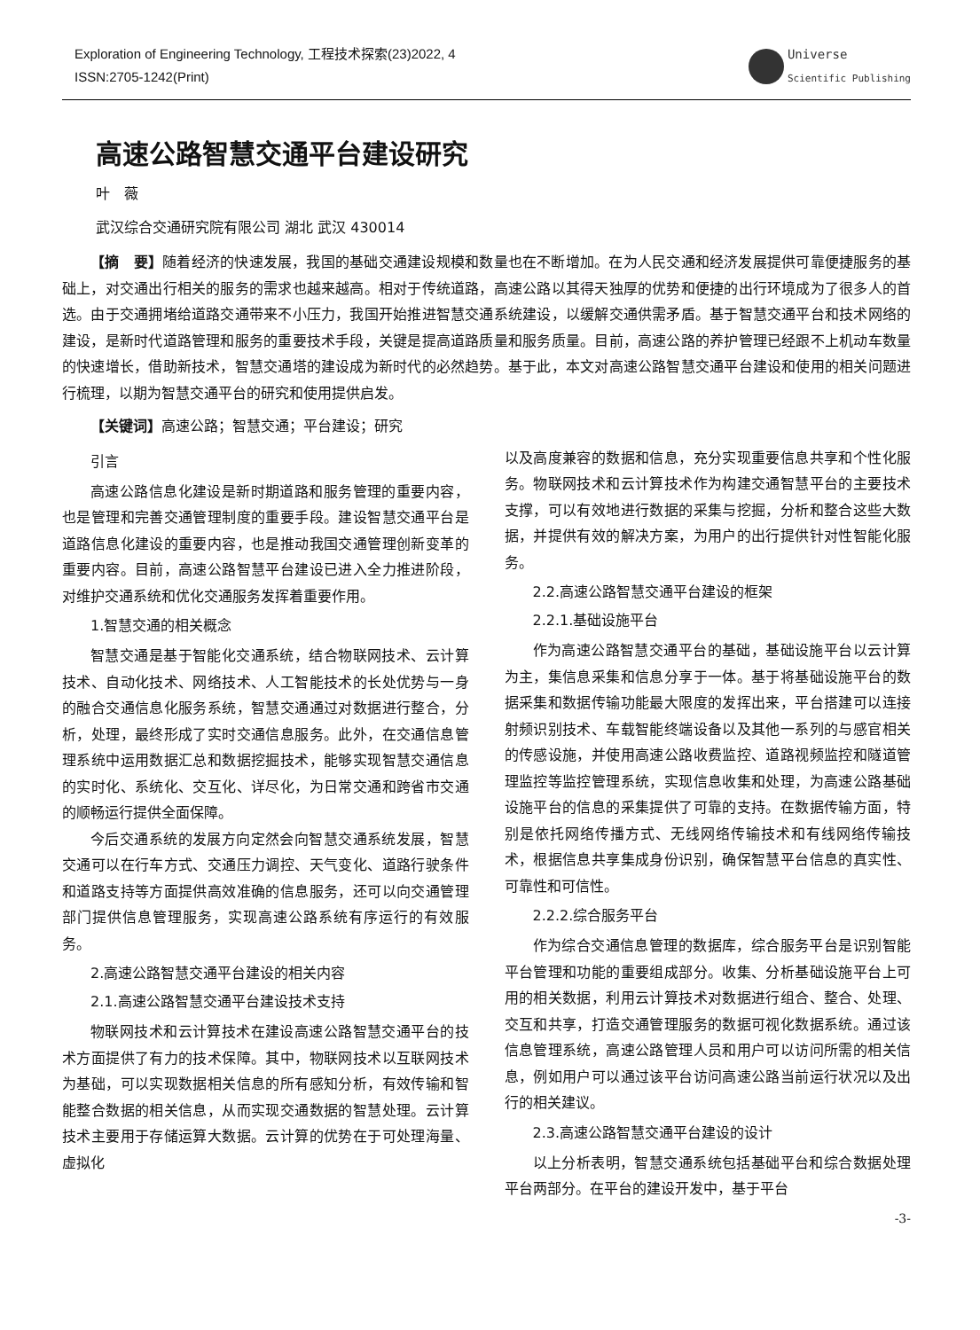Exploration of Engineering Technology, 工程技术探索(23)2022, 4
ISSN:2705-1242(Print)
Universe
Scientific Publishing
高速公路智慧交通平台建设研究
叶　薇
武汉综合交通研究院有限公司 湖北 武汉 430014
【摘　要】随着经济的快速发展，我国的基础交通建设规模和数量也在不断增加。在为人民交通和经济发展提供可靠便捷服务的基础上，对交通出行相关的服务的需求也越来越高。相对于传统道路，高速公路以其得天独厚的优势和便捷的出行环境成为了很多人的首选。由于交通拥堵给道路交通带来不小压力，我国开始推进智慧交通系统建设，以缓解交通供需矛盾。基于智慧交通平台和技术网络的建设，是新时代道路管理和服务的重要技术手段，关键是提高道路质量和服务质量。目前，高速公路的养护管理已经跟不上机动车数量的快速增长，借助新技术，智慧交通塔的建设成为新时代的必然趋势。基于此，本文对高速公路智慧交通平台建设和使用的相关问题进行梳理，以期为智慧交通平台的研究和使用提供启发。
【关键词】高速公路；智慧交通；平台建设；研究
引言
高速公路信息化建设是新时期道路和服务管理的重要内容，也是管理和完善交通管理制度的重要手段。建设智慧交通平台是道路信息化建设的重要内容，也是推动我国交通管理创新变革的重要内容。目前，高速公路智慧平台建设已进入全力推进阶段，对维护交通系统和优化交通服务发挥着重要作用。
1.智慧交通的相关概念
智慧交通是基于智能化交通系统，结合物联网技术、云计算技术、自动化技术、网络技术、人工智能技术的长处优势与一身的融合交通信息化服务系统，智慧交通通过对数据进行整合，分析，处理，最终形成了实时交通信息服务。此外，在交通信息管理系统中运用数据汇总和数据挖掘技术，能够实现智慧交通信息的实时化、系统化、交互化、详尽化，为日常交通和跨省市交通的顺畅运行提供全面保障。
今后交通系统的发展方向定然会向智慧交通系统发展，智慧交通可以在行车方式、交通压力调控、天气变化、道路行驶条件和道路支持等方面提供高效准确的信息服务，还可以向交通管理部门提供信息管理服务，实现高速公路系统有序运行的有效服务。
2.高速公路智慧交通平台建设的相关内容
2.1.高速公路智慧交通平台建设技术支持
物联网技术和云计算技术在建设高速公路智慧交通平台的技术方面提供了有力的技术保障。其中，物联网技术以互联网技术为基础，可以实现数据相关信息的所有感知分析，有效传输和智能整合数据的相关信息，从而实现交通数据的智慧处理。云计算技术主要用于存储运算大数据。云计算的优势在于可处理海量、虚拟化
以及高度兼容的数据和信息，充分实现重要信息共享和个性化服务。物联网技术和云计算技术作为构建交通智慧平台的主要技术支撑，可以有效地进行数据的采集与挖掘，分析和整合这些大数据，并提供有效的解决方案，为用户的出行提供针对性智能化服务。
2.2.高速公路智慧交通平台建设的框架
2.2.1.基础设施平台
作为高速公路智慧交通平台的基础，基础设施平台以云计算为主，集信息采集和信息分享于一体。基于将基础设施平台的数据采集和数据传输功能最大限度的发挥出来，平台搭建可以连接射频识别技术、车载智能终端设备以及其他一系列的与感官相关的传感设施，并使用高速公路收费监控、道路视频监控和隧道管理监控等监控管理系统，实现信息收集和处理，为高速公路基础设施平台的信息的采集提供了可靠的支持。在数据传输方面，特别是依托网络传播方式、无线网络传输技术和有线网络传输技术，根据信息共享集成身份识别，确保智慧平台信息的真实性、可靠性和可信性。
2.2.2.综合服务平台
作为综合交通信息管理的数据库，综合服务平台是识别智能平台管理和功能的重要组成部分。收集、分析基础设施平台上可用的相关数据，利用云计算技术对数据进行组合、整合、处理、交互和共享，打造交通管理服务的数据可视化数据系统。通过该信息管理系统，高速公路管理人员和用户可以访问所需的相关信息，例如用户可以通过该平台访问高速公路当前运行状况以及出行的相关建议。
2.3.高速公路智慧交通平台建设的设计
以上分析表明，智慧交通系统包括基础平台和综合数据处理平台两部分。在平台的建设开发中，基于平台
-3-